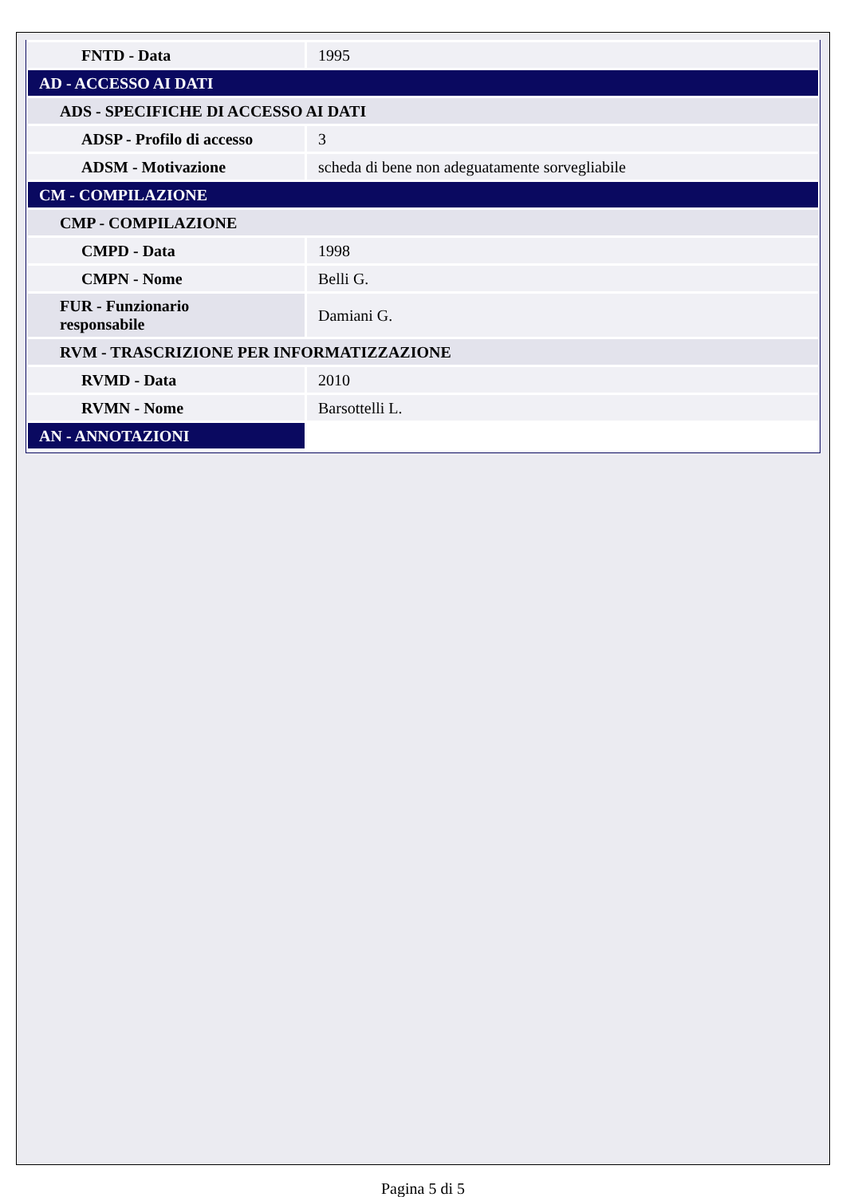| FNTD - Data | 1995 |
| AD - ACCESSO AI DATI | |
| ADS - SPECIFICHE DI ACCESSO AI DATI | |
| ADSP - Profilo di accesso | 3 |
| ADSM - Motivazione | scheda di bene non adeguatamente sorvegliabile |
| CM - COMPILAZIONE | |
| CMP - COMPILAZIONE | |
| CMPD - Data | 1998 |
| CMPN - Nome | Belli G. |
| FUR - Funzionario responsabile | Damiani G. |
| RVM - TRASCRIZIONE PER INFORMATIZZAZIONE | |
| RVMD - Data | 2010 |
| RVMN - Nome | Barsottelli L. |
| AN - ANNOTAZIONI | |
Pagina 5 di 5